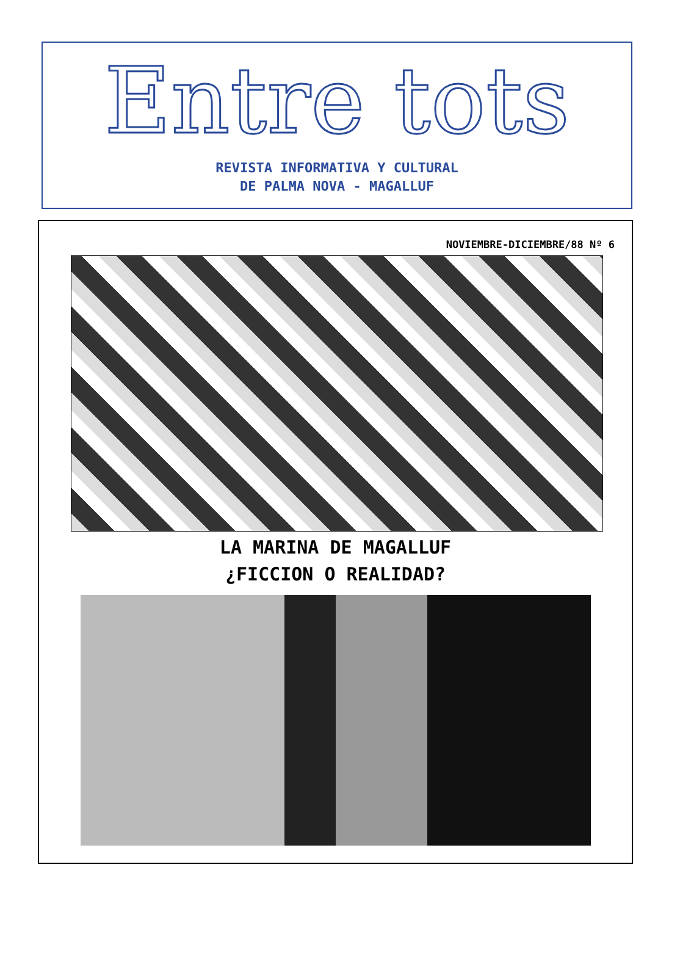Entre tots
REVISTA INFORMATIVA Y CULTURAL
DE PALMA NOVA - MAGALLUF
NOVIEMBRE-DICIEMBRE/88 Nº 6
LA MARINA DE MAGALLUF
¿FICCION O REALIDAD?